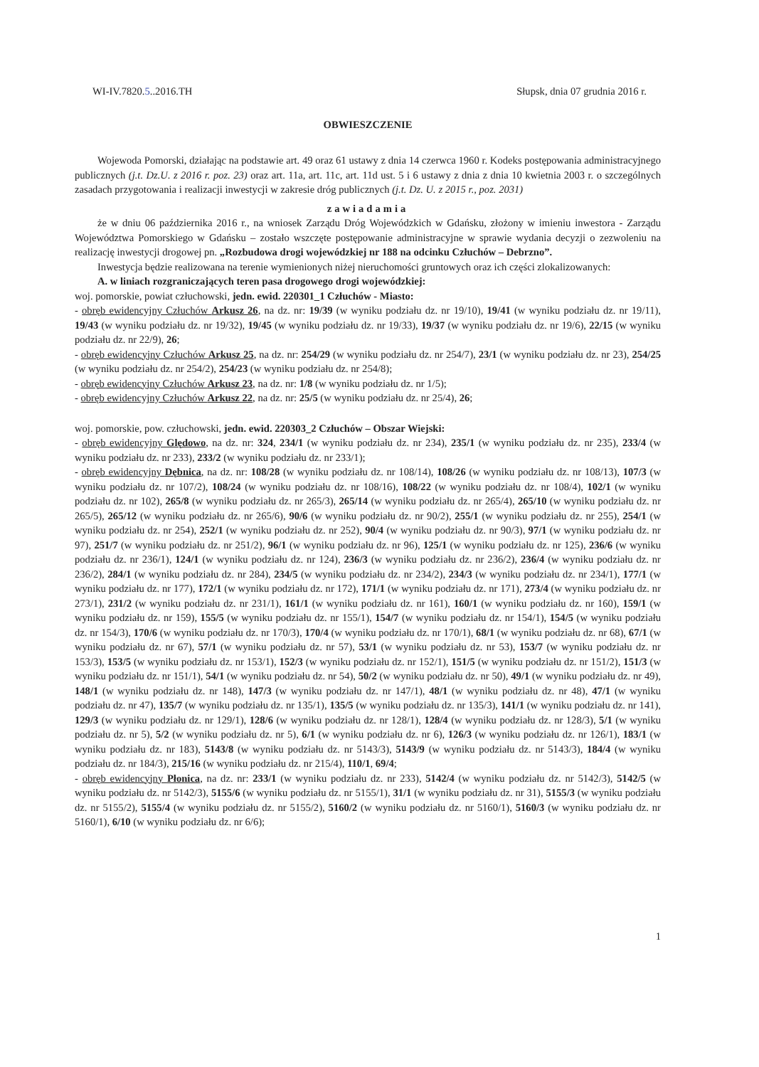WI-IV.7820.5..2016.TH Słupsk, dnia 07 grudnia 2016 r.
OBWIESZCZENIE
Wojewoda Pomorski, działając na podstawie art. 49 oraz 61 ustawy z dnia 14 czerwca 1960 r. Kodeks postępowania administracyjnego publicznych (j.t. Dz.U. z 2016 r. poz. 23) oraz art. 11a, art. 11c, art. 11d ust. 5 i 6 ustawy z dnia z dnia 10 kwietnia 2003 r. o szczególnych zasadach przygotowania i realizacji inwestycji w zakresie dróg publicznych (j.t. Dz. U. z 2015 r., poz. 2031)
zawiadamia
że w dniu 06 października 2016 r., na wniosek Zarządu Dróg Wojewódzkich w Gdańsku, złożony w imieniu inwestora - Zarządu Województwa Pomorskiego w Gdańsku – zostało wszczęte postępowanie administracyjne w sprawie wydania decyzji o zezwoleniu na realizację inwestycji drogowej pn. „Rozbudowa drogi wojewódzkiej nr 188 na odcinku Człuchów – Debrzno”.
Inwestycja będzie realizowana na terenie wymienionych niżej nieruchomości gruntowych oraz ich części zlokalizowanych:
A. w liniach rozgraniczających teren pasa drogowego drogi wojewódzkiej:
woj. pomorskie, powiat człuchowski, jedn. ewid. 220301_1 Człuchów - Miasto:
- obręb ewidencyjny Człuchów Arkusz 26, na dz. nr: 19/39 (w wyniku podziału dz. nr 19/10), 19/41 (w wyniku podziału dz. nr 19/11), 19/43 (w wyniku podziału dz. nr 19/32), 19/45 (w wyniku podziału dz. nr 19/33), 19/37 (w wyniku podziału dz. nr 19/6), 22/15 (w wyniku podziału dz. nr 22/9), 26;
- obręb ewidencyjny Człuchów Arkusz 25, na dz. nr: 254/29 (w wyniku podziału dz. nr 254/7), 23/1 (w wyniku podziału dz. nr 23), 254/25 (w wyniku podziału dz. nr 254/2), 254/23 (w wyniku podziału dz. nr 254/8);
- obręb ewidencyjny Człuchów Arkusz 23, na dz. nr: 1/8 (w wyniku podziału dz. nr 1/5);
- obręb ewidencyjny Człuchów Arkusz 22, na dz. nr: 25/5 (w wyniku podziału dz. nr 25/4), 26;
woj. pomorskie, pow. człuchowski, jedn. ewid. 220303_2 Człuchów – Obszar Wiejski:
- obręb ewidencyjny Ględowo, na dz. nr: 324, 234/1 (w wyniku podziału dz. nr 234), 235/1 (w wyniku podziału dz. nr 235), 233/4 (w wyniku podziału dz. nr 233), 233/2 (w wyniku podziału dz. nr 233/1);
- obręb ewidencyjny Dębnica, na dz. nr: 108/28 (w wyniku podziału dz. nr 108/14), 108/26 (w wyniku podziału dz. nr 108/13), 107/3 (w wyniku podziału dz. nr 107/2), 108/24 (w wyniku podziału dz. nr 108/16), 108/22 (w wyniku podziału dz. nr 108/4), 102/1 (w wyniku podziału dz. nr 102), 265/8 (w wyniku podziału dz. nr 265/3), 265/14 (w wyniku podziału dz. nr 265/4), 265/10 (w wyniku podziału dz. nr 265/5), 265/12 (w wyniku podziału dz. nr 265/6), 90/6 (w wyniku podziału dz. nr 90/2), 255/1 (w wyniku podziału dz. nr 255), 254/1 (w wyniku podziału dz. nr 254), 252/1 (w wyniku podziału dz. nr 252), 90/4 (w wyniku podziału dz. nr 90/3), 97/1 (w wyniku podziału dz. nr 97), 251/7 (w wyniku podziału dz. nr 251/2), 96/1 (w wyniku podziału dz. nr 96), 125/1 (w wyniku podziału dz. nr 125), 236/6 (w wyniku podziału dz. nr 236/1), 124/1 (w wyniku podziału dz. nr 124), 236/3 (w wyniku podziału dz. nr 236/2), 236/4 (w wyniku podziału dz. nr 236/2), 284/1 (w wyniku podziału dz. nr 284), 234/5 (w wyniku podziału dz. nr 234/2), 234/3 (w wyniku podziału dz. nr 234/1), 177/1 (w wyniku podziału dz. nr 177), 172/1 (w wyniku podziału dz. nr 172), 171/1 (w wyniku podziału dz. nr 171), 273/4 (w wyniku podziału dz. nr 273/1), 231/2 (w wyniku podziału dz. nr 231/1), 161/1 (w wyniku podziału dz. nr 161), 160/1 (w wyniku podziału dz. nr 160), 159/1 (w wyniku podziału dz. nr 159), 155/5 (w wyniku podziału dz. nr 155/1), 154/7 (w wyniku podziału dz. nr 154/1), 154/5 (w wyniku podziału dz. nr 154/3), 170/6 (w wyniku podziału dz. nr 170/3), 170/4 (w wyniku podziału dz. nr 170/1), 68/1 (w wyniku podziału dz. nr 68), 67/1 (w wyniku podziału dz. nr 67), 57/1 (w wyniku podziału dz. nr 57), 53/1 (w wyniku podziału dz. nr 53), 153/7 (w wyniku podziału dz. nr 153/3), 153/5 (w wyniku podziału dz. nr 153/1), 152/3 (w wyniku podziału dz. nr 152/1), 151/5 (w wyniku podziału dz. nr 151/2), 151/3 (w wyniku podziału dz. nr 151/1), 54/1 (w wyniku podziału dz. nr 54), 50/2 (w wyniku podziału dz. nr 50), 49/1 (w wyniku podziału dz. nr 49), 148/1 (w wyniku podziału dz. nr 148), 147/3 (w wyniku podziału dz. nr 147/1), 48/1 (w wyniku podziału dz. nr 48), 47/1 (w wyniku podziału dz. nr 47), 135/7 (w wyniku podziału dz. nr 135/1), 135/5 (w wyniku podziału dz. nr 135/3), 141/1 (w wyniku podziału dz. nr 141), 129/3 (w wyniku podziału dz. nr 129/1), 128/6 (w wyniku podziału dz. nr 128/1), 128/4 (w wyniku podziału dz. nr 128/3), 5/1 (w wyniku podziału dz. nr 5), 5/2 (w wyniku podziału dz. nr 5), 6/1 (w wyniku podziału dz. nr 6), 126/3 (w wyniku podziału dz. nr 126/1), 183/1 (w wyniku podziału dz. nr 183), 5143/8 (w wyniku podziału dz. nr 5143/3), 5143/9 (w wyniku podziału dz. nr 5143/3), 184/4 (w wyniku podziału dz. nr 184/3), 215/16 (w wyniku podziału dz. nr 215/4), 110/1, 69/4;
- obręb ewidencyjny Płonica, na dz. nr: 233/1 (w wyniku podziału dz. nr 233), 5142/4 (w wyniku podziału dz. nr 5142/3), 5142/5 (w wyniku podziału dz. nr 5142/3), 5155/6 (w wyniku podziału dz. nr 5155/1), 31/1 (w wyniku podziału dz. nr 31), 5155/3 (w wyniku podziału dz. nr 5155/2), 5155/4 (w wyniku podziału dz. nr 5155/2), 5160/2 (w wyniku podziału dz. nr 5160/1), 5160/3 (w wyniku podziału dz. nr 5160/1), 6/10 (w wyniku podziału dz. nr 6/6);
1